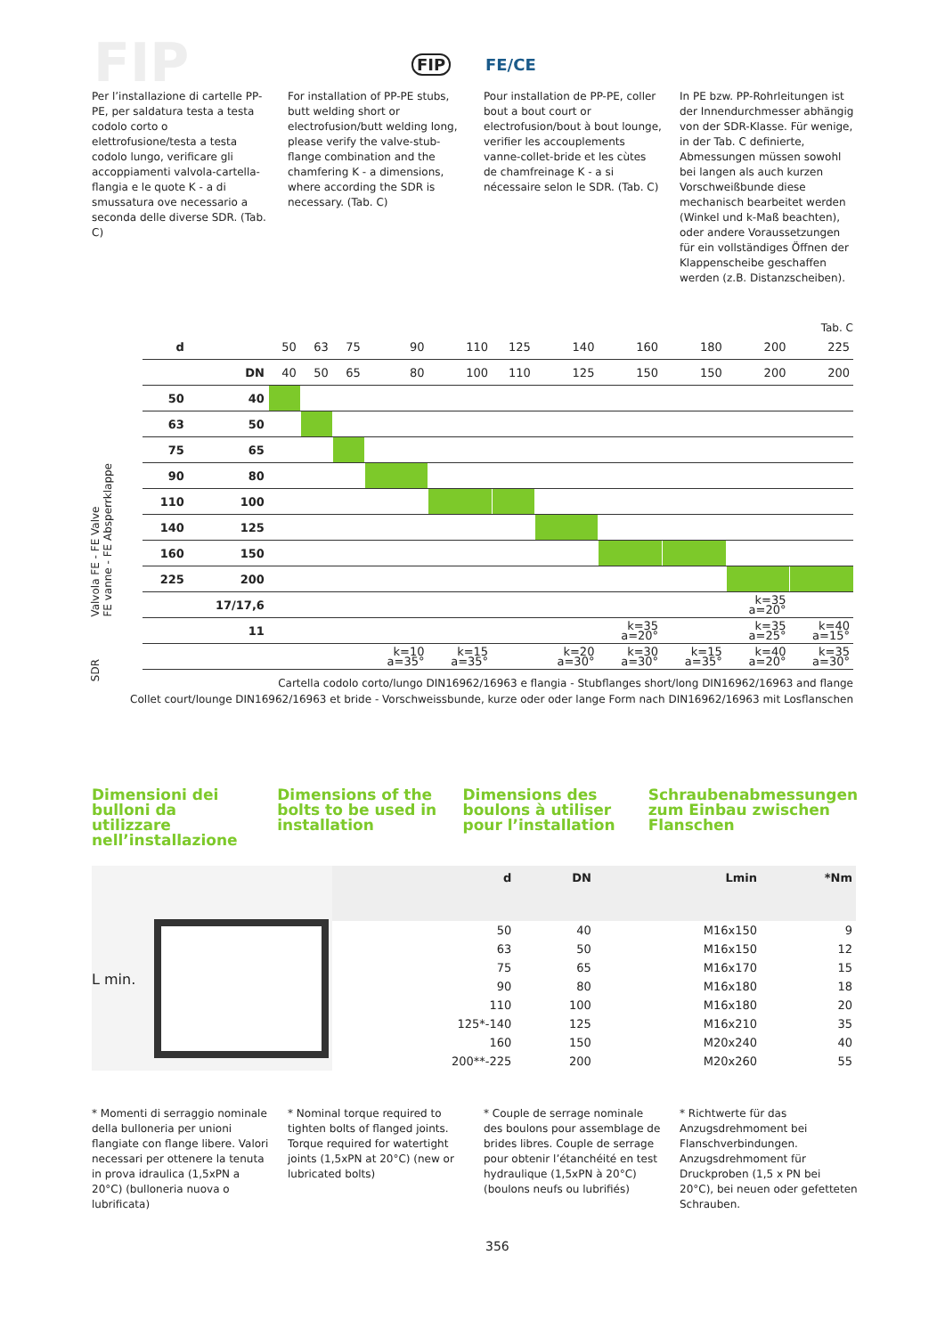FIP FIP FE/CE
Per l’installazione di cartelle PP-PE, per saldatura testa a testa codolo corto o elettrofusione/testa a testa codolo lungo, verificare gli accoppiamenti valvola-cartella-flangia e le quote K - a di smussatura ove necessario a seconda delle diverse SDR. (Tab. C)
For installation of PP-PE stubs, butt welding short or electrofusion/butt welding long, please verify the valve-stub-flange combination and the chamfering K - a dimensions, where according the SDR is necessary. (Tab. C)
Pour installation de PP-PE, coller bout a bout court or electrofusion/bout à bout lounge, verifier les accouplements vanne-collet-bride et les cùtes de chamfreinage K - a si nécessaire selon le SDR. (Tab. C)
In PE bzw. PP-Rohrleitungen ist der Innendurchmesser abhängig von der SDR-Klasse. Für wenige, in der Tab. C definierte, Abmessungen müssen sowohl bei langen als auch kurzen Vorschweißbunde diese mechanisch bearbeitet werden (Winkel und k-Maß beachten), oder andere Voraussetzungen für ein vollständiges Öffnen der Klappenscheibe geschaffen werden (z.B. Distanzscheiben).
Tab. C
Valvola FE - FE Valve
FE vanne - FE Absperrklappe
SDR
| d | | 50 | 63 | 75 | 90 | 110 | 125 | 140 | 160 | 180 | 200 | 225 |
| | DN | 40 | 50 | 65 | 80 | 100 | 110 | 125 | 150 | 150 | 200 | 200 |
| 50 | 40 | | | | | | | | | | | |
| 63 | 50 | | | | | | | | | | | |
| 75 | 65 | | | | | | | | | | | |
| 90 | 80 | | | | | | | | | | | |
| 110 | 100 | | | | | | | | | | | |
| 140 | 125 | | | | | | | | | | | |
| 160 | 150 | | | | | | | | | | | |
| 225 | 200 | | | | | | | | | | | |
| | 17/17,6 | | | | | | | | | | k=35 a=20° | |
| | 11 | | | | | | | | k=35 a=20° | | k=35 a=25° | k=40 a=15° |
| | | | | | k=10 a=35° | k=15 a=35° | | k=20 a=30° | k=30 a=30° | k=15 a=35° | k=40 a=20° | k=35 a=30° |
Cartella codolo corto/lungo DIN16962/16963 e flangia - Stubflanges short/long DIN16962/16963 and flange
Collet court/lounge DIN16962/16963 et bride - Vorschweissbunde, kurze oder oder lange Form nach DIN16962/16963 mit Losflanschen
Dimensioni dei bulloni da utilizzare nell’installazione
Dimensions of the bolts to be used in installation
Dimensions des boulons à utiliser pour l’installation
Schraubenabmessungen zum Einbau zwischen Flanschen
L min.
| d | DN | Lmin | *Nm |
| --- | --- | --- | --- |
| 50 | 40 | M16x150 | 9 |
| 63 | 50 | M16x150 | 12 |
| 75 | 65 | M16x170 | 15 |
| 90 | 80 | M16x180 | 18 |
| 110 | 100 | M16x180 | 20 |
| 125*-140 | 125 | M16x210 | 35 |
| 160 | 150 | M20x240 | 40 |
| 200**-225 | 200 | M20x260 | 55 |
* Momenti di serraggio nominale della bulloneria per unioni flangiate con flange libere. Valori necessari per ottenere la tenuta in prova idraulica (1,5xPN a 20°C) (bulloneria nuova o lubrificata)
* Nominal torque required to tighten bolts of flanged joints. Torque required for watertight joints (1,5xPN at 20°C) (new or lubricated bolts)
* Couple de serrage nominale des boulons pour assemblage de brides libres. Couple de serrage pour obtenir l’étanchéité en test hydraulique (1,5xPN à 20°C) (boulons neufs ou lubrifiés)
* Richtwerte für das Anzugsdrehmoment bei Flanschverbindungen. Anzugsdrehmoment für Druckproben (1,5 x PN bei 20°C), bei neuen oder gefetteten Schrauben.
356